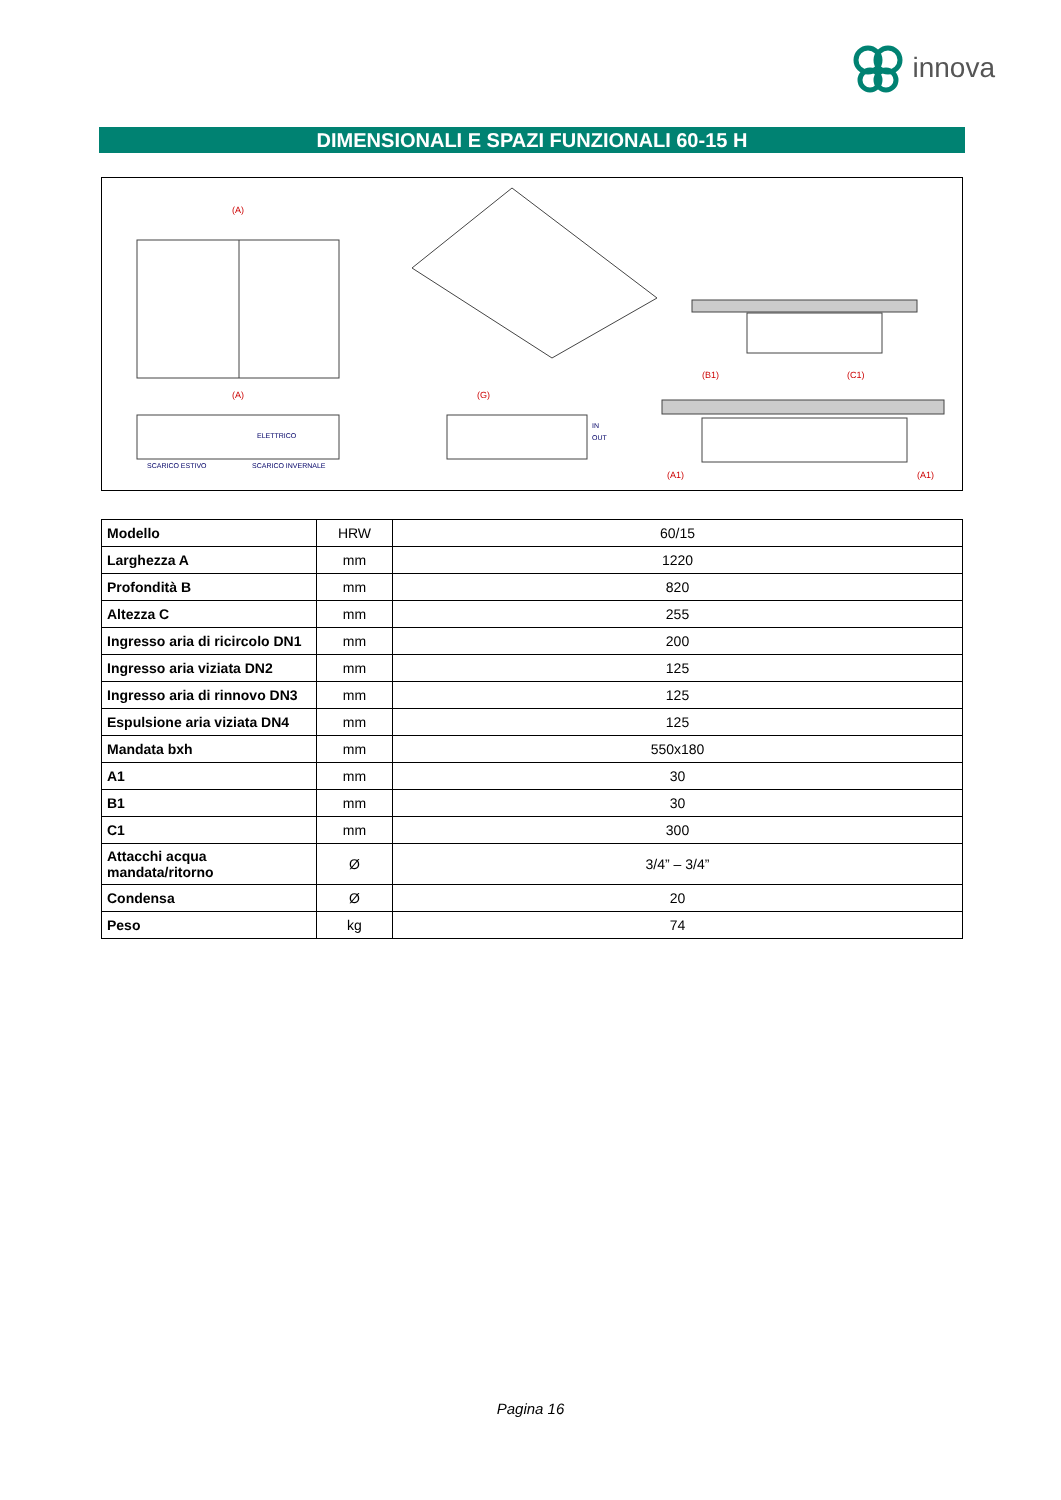innova
DIMENSIONALI E SPAZI FUNZIONALI 60-15 H
(A)
(A)
(G)
(B1)
(C1)
(A1)
(A1)
ELETTRICO
SCARICO ESTIVO
SCARICO INVERNALE
IN
OUT
| Modello | HRW | 60/15 |
| Larghezza A | mm | 1220 |
| Profondità B | mm | 820 |
| Altezza C | mm | 255 |
| Ingresso aria di ricircolo DN1 | mm | 200 |
| Ingresso aria viziata DN2 | mm | 125 |
| Ingresso aria di rinnovo DN3 | mm | 125 |
| Espulsione aria viziata DN4 | mm | 125 |
| Mandata bxh | mm | 550x180 |
| A1 | mm | 30 |
| B1 | mm | 30 |
| C1 | mm | 300 |
| Attacchi acqua mandata/ritorno | Ø | 3/4” – 3/4” |
| Condensa | Ø | 20 |
| Peso | kg | 74 |
Pagina 16